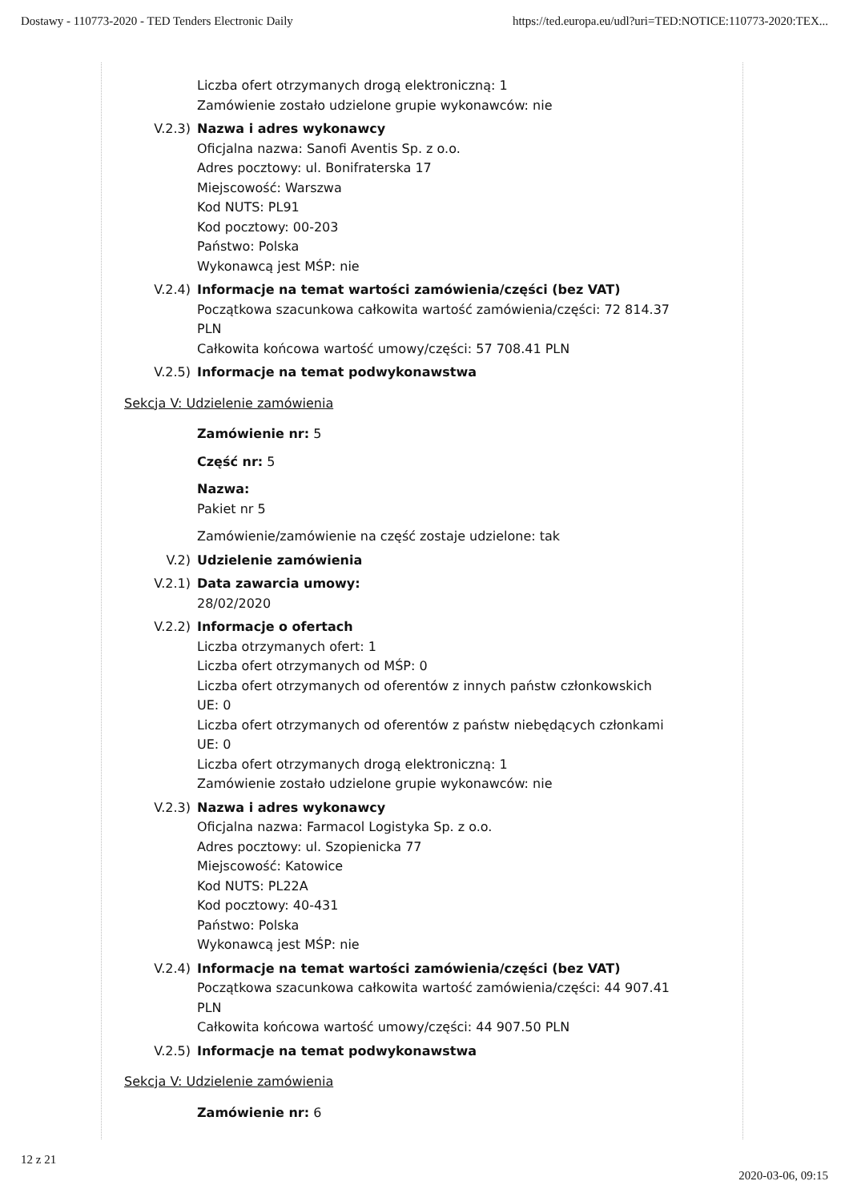Dostawy - 110773-2020 - TED Tenders Electronic Daily https://ted.europa.eu/udl?uri=TED:NOTICE:110773-2020:TEX...
Liczba ofert otrzymanych drogą elektroniczną: 1
Zamówienie zostało udzielone grupie wykonawców: nie
V.2.3) Nazwa i adres wykonawcy
Oficjalna nazwa: Sanofi Aventis Sp. z o.o.
Adres pocztowy: ul. Bonifraterska 17
Miejscowość: Warszwa
Kod NUTS: PL91
Kod pocztowy: 00-203
Państwo: Polska
Wykonawcą jest MŚP: nie
V.2.4) Informacje na temat wartości zamówienia/części (bez VAT)
Początkowa szacunkowa całkowita wartość zamówienia/części: 72 814.37 PLN
Całkowita końcowa wartość umowy/części: 57 708.41 PLN
V.2.5) Informacje na temat podwykonawstwa
Sekcja V: Udzielenie zamówienia
Zamówienie nr: 5
Część nr: 5
Nazwa:
Pakiet nr 5
Zamówienie/zamówienie na część zostaje udzielone: tak
V.2) Udzielenie zamówienia
V.2.1) Data zawarcia umowy:
28/02/2020
V.2.2) Informacje o ofertach
Liczba otrzymanych ofert: 1
Liczba ofert otrzymanych od MŚP: 0
Liczba ofert otrzymanych od oferentów z innych państw członkowskich UE: 0
Liczba ofert otrzymanych od oferentów z państw niebędących członkami UE: 0
Liczba ofert otrzymanych drogą elektroniczną: 1
Zamówienie zostało udzielone grupie wykonawców: nie
V.2.3) Nazwa i adres wykonawcy
Oficjalna nazwa: Farmacol Logistyka Sp. z o.o.
Adres pocztowy: ul. Szopienicka 77
Miejscowość: Katowice
Kod NUTS: PL22A
Kod pocztowy: 40-431
Państwo: Polska
Wykonawcą jest MŚP: nie
V.2.4) Informacje na temat wartości zamówienia/części (bez VAT)
Początkowa szacunkowa całkowita wartość zamówienia/części: 44 907.41 PLN
Całkowita końcowa wartość umowy/części: 44 907.50 PLN
V.2.5) Informacje na temat podwykonawstwa
Sekcja V: Udzielenie zamówienia
Zamówienie nr: 6
12 z 21 2020-03-06, 09:15